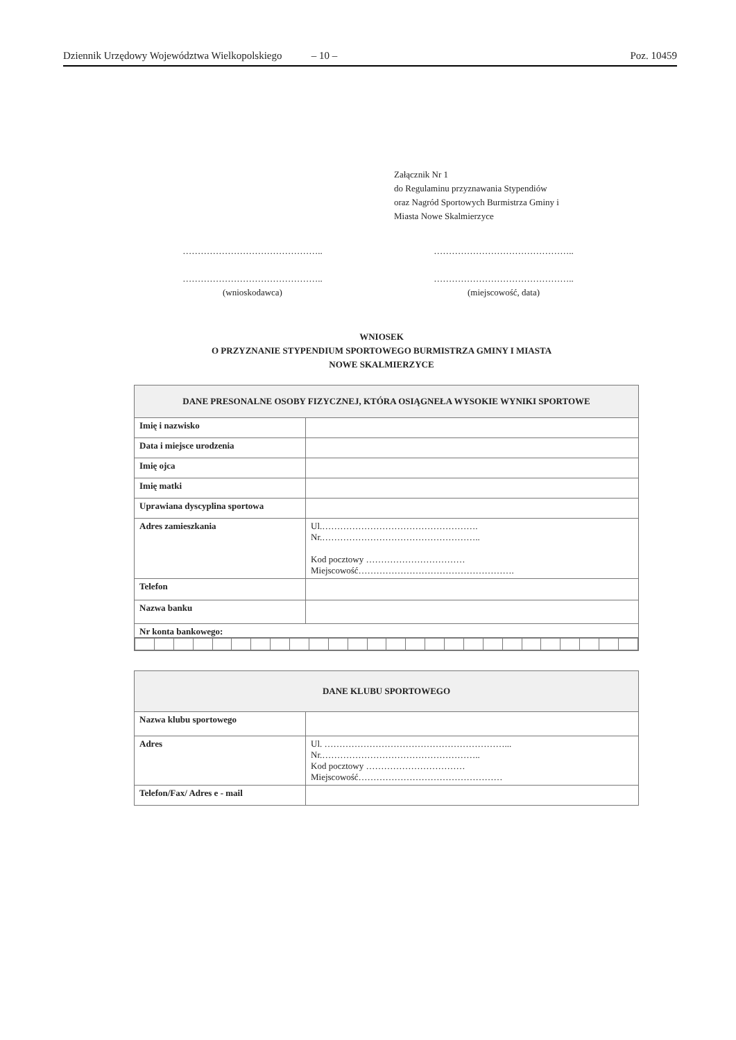Dziennik Urzędowy Województwa Wielkopolskiego – 10 – Poz. 10459
Załącznik Nr 1
do Regulaminu przyznawania Stypendiów
oraz Nagród Sportowych Burmistrza Gminy i
Miasta Nowe Skalmierzyce
………………………………………..
………………………………………..
(wnioskodawca)
………………………………………..
………………………………………..
(miejscowość, data)
WNIOSEK
O PRZYZNANIE STYPENDIUM SPORTOWEGO BURMISTRZA GMINY I MIASTA
NOWE SKALMIERZYCE
| DANE PRESONALNE OSOBY FIZYCZNEJ, KTÓRA OSIĄGNEŁA WYSOKIE WYNIKI SPORTOWE | |
| --- | --- |
| Imię i nazwisko | |
| Data i miejsce urodzenia | |
| Imię ojca | |
| Imię matki | |
| Uprawiana dyscyplina sportowa | |
| Adres zamieszkania | Ul.……………………………………………. Nr.…………………………………………….. Kod pocztowy …………………………… Miejscowość……………………………………………. |
| Telefon | |
| Nazwa banku | |
| Nr konta bankowego: | |
| DANE KLUBU SPORTOWEGO | |
| --- | --- |
| Nazwa klubu sportowego | |
| Adres | Ul. ……………………………………………………... Nr.…………………………………………….. Kod pocztowy …………………………… Miejscowość………………………………………… |
| Telefon/Fax/ Adres e - mail | |